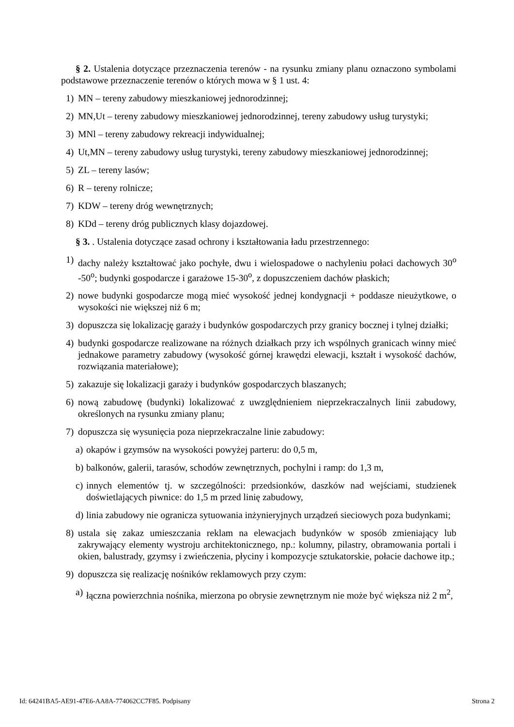§ 2. Ustalenia dotyczące przeznaczenia terenów - na rysunku zmiany planu oznaczono symbolami podstawowe przeznaczenie terenów o których mowa w § 1 ust. 4:
1) MN – tereny zabudowy mieszkaniowej jednorodzinnej;
2) MN,Ut – tereny zabudowy mieszkaniowej jednorodzinnej, tereny zabudowy usług turystyki;
3) MNl – tereny zabudowy rekreacji indywidualnej;
4) Ut,MN – tereny zabudowy usług turystyki, tereny zabudowy mieszkaniowej jednorodzinnej;
5) ZL – tereny lasów;
6) R – tereny rolnicze;
7) KDW – tereny dróg wewnętrznych;
8) KDd – tereny dróg publicznych klasy dojazdowej.
§ 3. . Ustalenia dotyczące zasad ochrony i kształtowania ładu przestrzennego:
1) dachy należy kształtować jako pochyłe, dwu i wielospadowe o nachyleniu połaci dachowych 30<sup>o</sup> -50<sup>o</sup>; budynki gospodarcze i garażowe 15-30<sup>o</sup>, z dopuszczeniem dachów płaskich;
2) nowe budynki gospodarcze mogą mieć wysokość jednej kondygnacji + poddasze nieużytkowe, o wysokości nie większej niż 6 m;
3) dopuszcza się lokalizację garaży i budynków gospodarczych przy granicy bocznej i tylnej działki;
4) budynki gospodarcze realizowane na różnych działkach przy ich wspólnych granicach winny mieć jednakowe parametry zabudowy (wysokość górnej krawędzi elewacji, kształt i wysokość dachów, rozwiązania materiałowe);
5) zakazuje się lokalizacji garaży i budynków gospodarczych blaszanych;
6) nową zabudowę (budynki) lokalizować z uwzględnieniem nieprzekraczalnych linii zabudowy, określonych na rysunku zmiany planu;
7) dopuszcza się wysunięcia poza nieprzekraczalne linie zabudowy:
a) okapów i gzymsów na wysokości powyżej parteru: do 0,5 m,
b) balkonów, galerii, tarasów, schodów zewnętrznych, pochylni i ramp: do 1,3 m,
c) innych elementów tj. w szczególności: przedsionków, daszków nad wejściami, studzienek doświetlających piwnice: do 1,5 m przed linię zabudowy,
d) linia zabudowy nie ogranicza sytuowania inżynieryjnych urządzeń sieciowych poza budynkami;
8) ustala się zakaz umieszczania reklam na elewacjach budynków w sposób zmieniający lub zakrywający elementy wystroju architektonicznego, np.: kolumny, pilastry, obramowania portali i okien, balustrady, gzymsy i zwieńczenia, płyciny i kompozycje sztukatorskie, połacie dachowe itp.;
9) dopuszcza się realizację nośników reklamowych przy czym:
a) łączna powierzchnia nośnika, mierzona po obrysie zewnętrznym nie może być większa niż 2 m<sup>2</sup>,
Id: 64241BA5-AE91-47E6-AA8A-774062CC7F85. Podpisany Strona 2